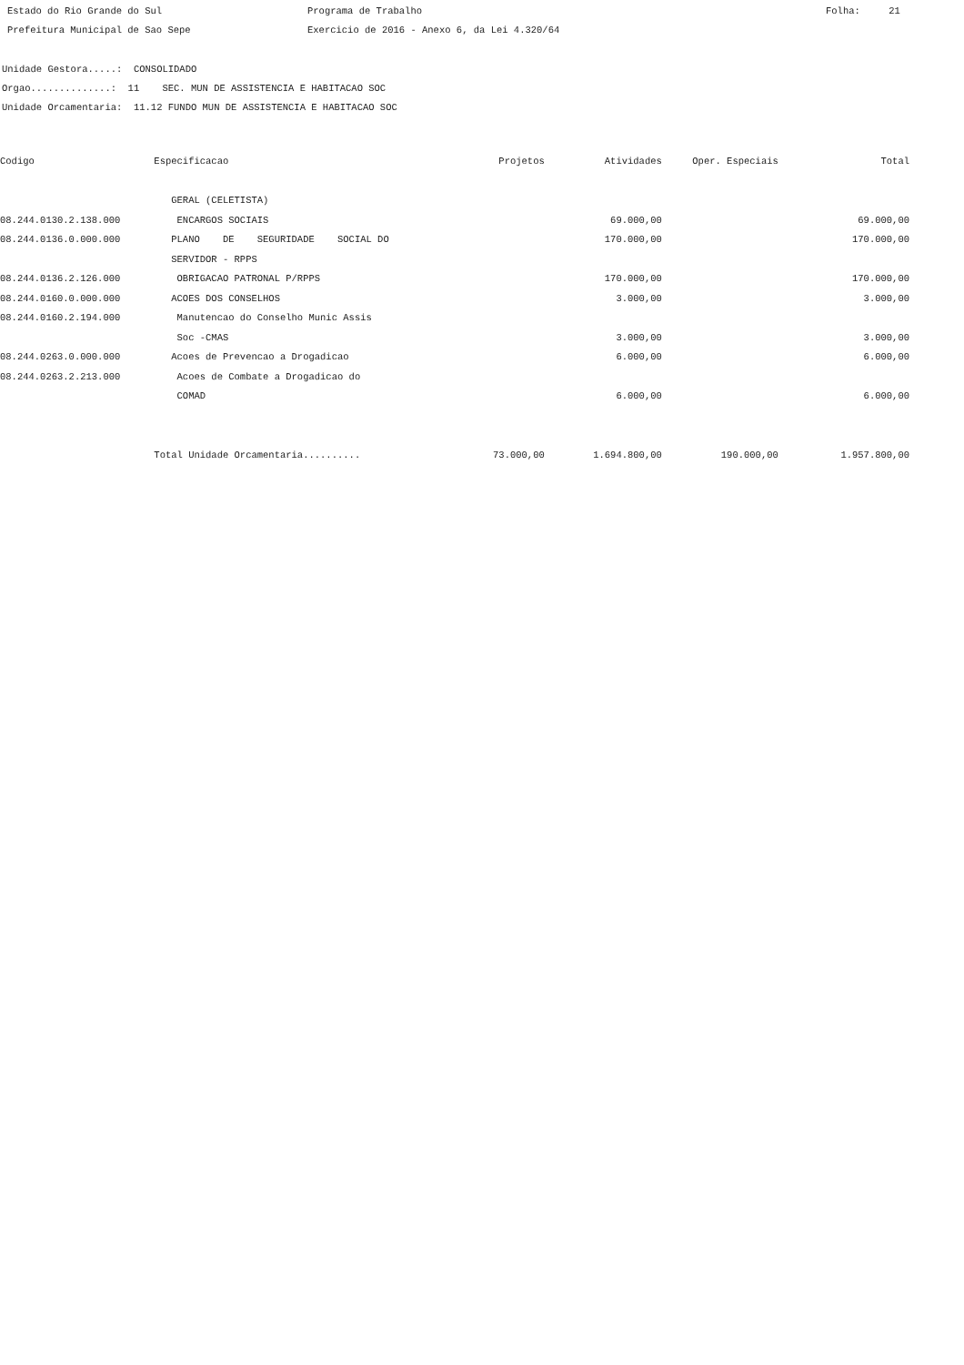Estado do Rio Grande do Sul
Programa de Trabalho
Folha: 21
Prefeitura Municipal de Sao Sepe
Exercicio de 2016 - Anexo 6, da Lei 4.320/64
Unidade Gestora.....: CONSOLIDADO
Orgao..............: 11 SEC. MUN DE ASSISTENCIA E HABITACAO SOC
Unidade Orcamentaria: 11.12 FUNDO MUN DE ASSISTENCIA E HABITACAO SOC
| Codigo | Especificacao | Projetos | Atividades | Oper. Especiais | Total |
| --- | --- | --- | --- | --- | --- |
| | GERAL (CELETISTA) | | | | |
| 08.244.0130.2.138.000 | ENCARGOS SOCIAIS | | 69.000,00 | | 69.000,00 |
| 08.244.0136.0.000.000 | PLANO DE SEGURIDADE SOCIAL DO | | 170.000,00 | | 170.000,00 |
| | SERVIDOR - RPPS | | | | |
| 08.244.0136.2.126.000 | OBRIGACAO PATRONAL P/RPPS | | 170.000,00 | | 170.000,00 |
| 08.244.0160.0.000.000 | ACOES DOS CONSELHOS | | 3.000,00 | | 3.000,00 |
| 08.244.0160.2.194.000 | Manutencao do Conselho Munic Assis | | | | |
| | Soc -CMAS | | 3.000,00 | | 3.000,00 |
| 08.244.0263.0.000.000 | Acoes de Prevencao a Drogadicao | | 6.000,00 | | 6.000,00 |
| 08.244.0263.2.213.000 | Acoes de Combate a Drogadicao do | | | | |
| | COMAD | | 6.000,00 | | 6.000,00 |
| | Total Unidade Orcamentaria.......... | 73.000,00 | 1.694.800,00 | 190.000,00 | 1.957.800,00 |